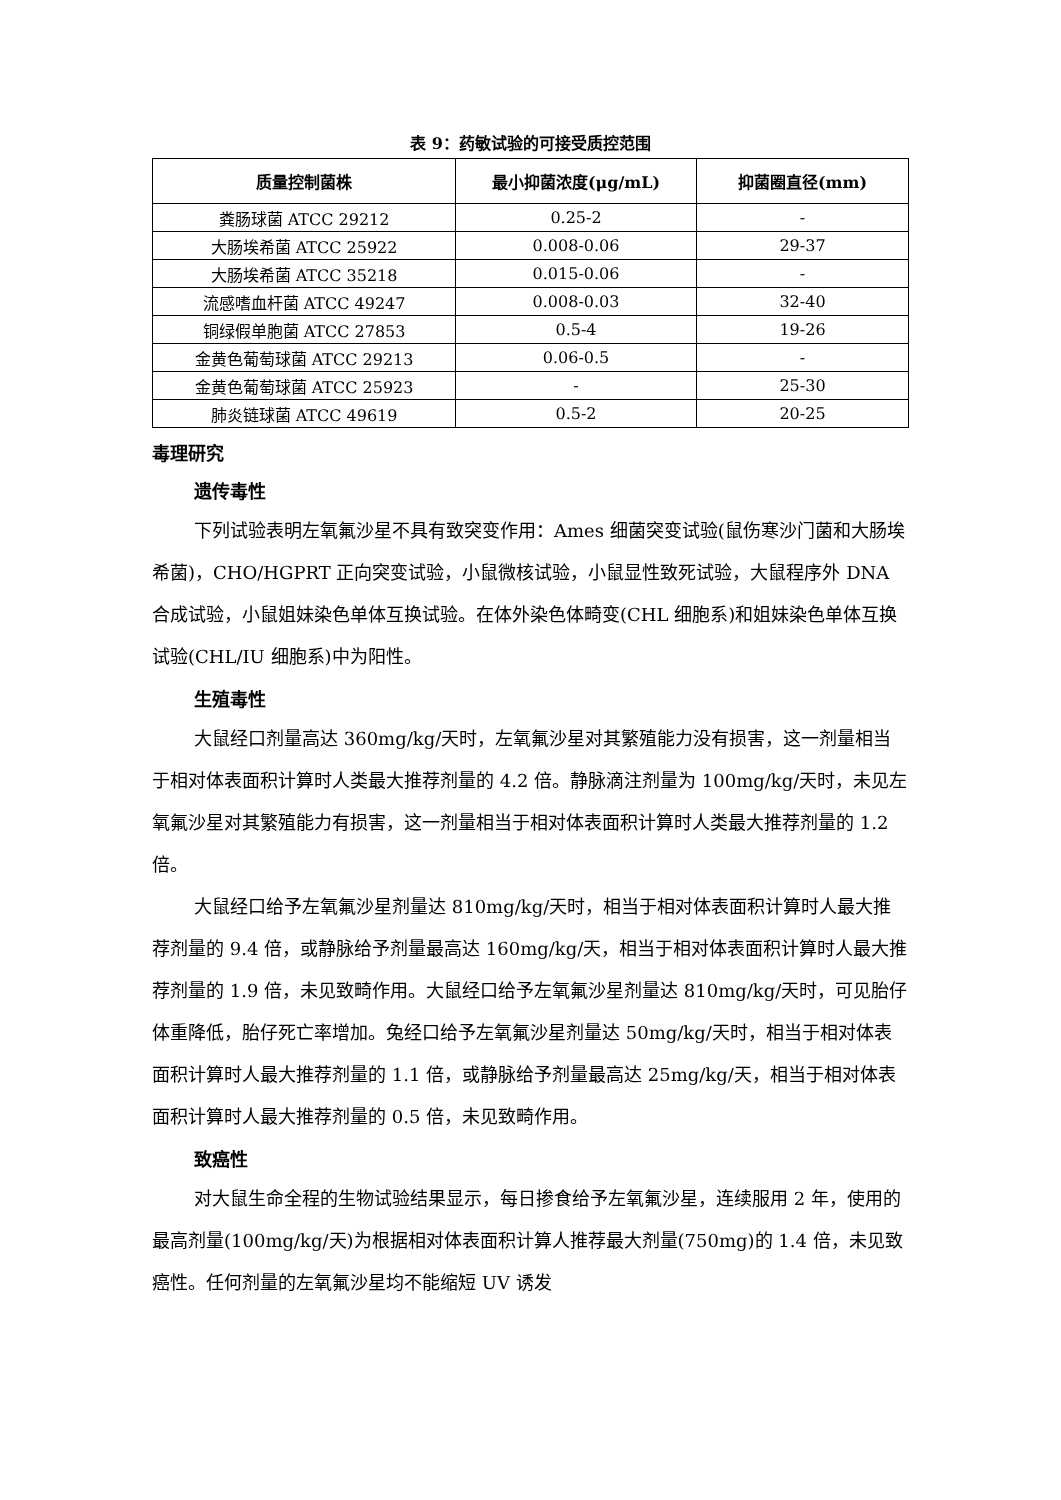表 9：药敏试验的可接受质控范围
| 质量控制菌株 | 最小抑菌浓度(μg/mL) | 抑菌圈直径(mm) |
| --- | --- | --- |
| 粪肠球菌 ATCC 29212 | 0.25-2 | - |
| 大肠埃希菌 ATCC 25922 | 0.008-0.06 | 29-37 |
| 大肠埃希菌 ATCC 35218 | 0.015-0.06 | - |
| 流感嗜血杆菌 ATCC 49247 | 0.008-0.03 | 32-40 |
| 铜绿假单胞菌 ATCC 27853 | 0.5-4 | 19-26 |
| 金黄色葡萄球菌 ATCC 29213 | 0.06-0.5 | - |
| 金黄色葡萄球菌 ATCC 25923 | - | 25-30 |
| 肺炎链球菌 ATCC 49619 | 0.5-2 | 20-25 |
毒理研究
遗传毒性
下列试验表明左氧氟沙星不具有致突变作用：Ames 细菌突变试验(鼠伤寒沙门菌和大肠埃希菌)，CHO/HGPRT 正向突变试验，小鼠微核试验，小鼠显性致死试验，大鼠程序外 DNA 合成试验，小鼠姐妹染色单体互换试验。在体外染色体畸变(CHL 细胞系)和姐妹染色单体互换试验(CHL/IU 细胞系)中为阳性。
生殖毒性
大鼠经口剂量高达 360mg/kg/天时，左氧氟沙星对其繁殖能力没有损害，这一剂量相当于相对体表面积计算时人类最大推荐剂量的 4.2 倍。静脉滴注剂量为 100mg/kg/天时，未见左氧氟沙星对其繁殖能力有损害，这一剂量相当于相对体表面积计算时人类最大推荐剂量的 1.2 倍。
大鼠经口给予左氧氟沙星剂量达 810mg/kg/天时，相当于相对体表面积计算时人最大推荐剂量的 9.4 倍，或静脉给予剂量最高达 160mg/kg/天，相当于相对体表面积计算时人最大推荐剂量的 1.9 倍，未见致畸作用。大鼠经口给予左氧氟沙星剂量达 810mg/kg/天时，可见胎仔体重降低，胎仔死亡率增加。兔经口给予左氧氟沙星剂量达 50mg/kg/天时，相当于相对体表面积计算时人最大推荐剂量的 1.1 倍，或静脉给予剂量最高达 25mg/kg/天，相当于相对体表面积计算时人最大推荐剂量的 0.5 倍，未见致畸作用。
致癌性
对大鼠生命全程的生物试验结果显示，每日掺食给予左氧氟沙星，连续服用 2 年，使用的最高剂量(100mg/kg/天)为根据相对体表面积计算人推荐最大剂量(750mg)的 1.4 倍，未见致癌性。任何剂量的左氧氟沙星均不能缩短 UV 诱发